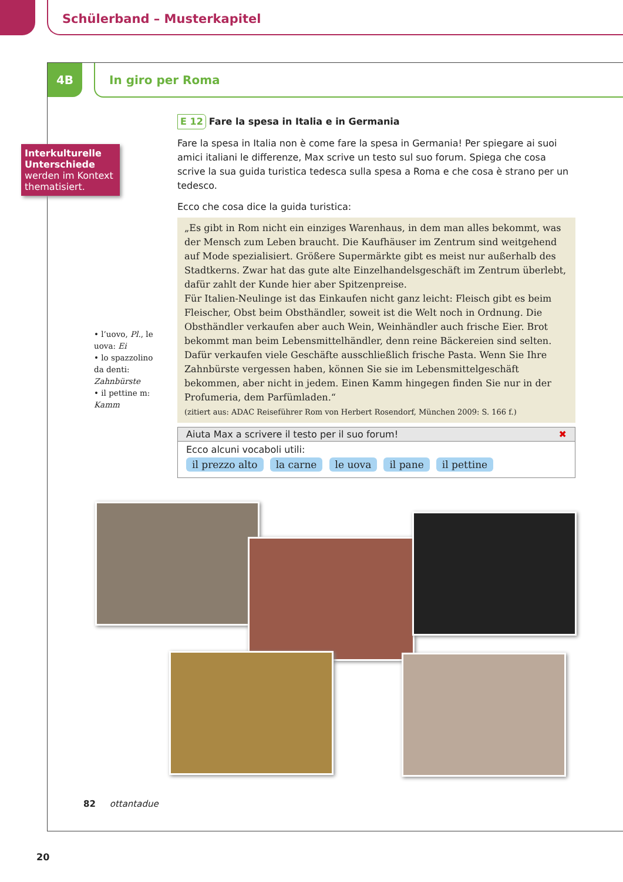Schülerband – Musterkapitel
4B In giro per Roma
Interkulturelle Unterschiede werden im Kontext thematisiert.
E 12 Fare la spesa in Italia e in Germania
Fare la spesa in Italia non è come fare la spesa in Germania! Per spiegare ai suoi amici italiani le differenze, Max scrive un testo sul suo forum. Spiega che cosa scrive la sua guida turistica tedesca sulla spesa a Roma e che cosa è strano per un tedesco.
Ecco che cosa dice la guida turistica:
„Es gibt in Rom nicht ein einziges Warenhaus, in dem man alles bekommt, was der Mensch zum Leben braucht. Die Kaufhäuser im Zentrum sind weitgehend auf Mode spezialisiert. Größere Supermärkte gibt es meist nur außerhalb des Stadtkerns. Zwar hat das gute alte Einzelhandelsgeschäft im Zentrum überlebt, dafür zahlt der Kunde hier aber Spitzenpreise.
Für Italien-Neulinge ist das Einkaufen nicht ganz leicht: Fleisch gibt es beim Fleischer, Obst beim Obsthändler, soweit ist die Welt noch in Ordnung. Die Obsthändler verkaufen aber auch Wein, Weinhändler auch frische Eier. Brot bekommt man beim Lebensmittelhändler, denn reine Bäckereien sind selten. Dafür verkaufen viele Geschäfte ausschließlich frische Pasta. Wenn Sie Ihre Zahnbürste vergessen haben, können Sie sie im Lebensmittelgeschäft bekommen, aber nicht in jedem. Einen Kamm hingegen finden Sie nur in der Profumeria, dem Parfümladen.“
(zitiert aus: ADAC Reiseführer Rom von Herbert Rosendorf, München 2009: S. 166 f.)
• l’uovo, Pl., le uova: Ei
• lo spazzolino da denti: Zahnbürste
• il pettine m: Kamm
Aiuta Max a scrivere il testo per il suo forum! ✖
Ecco alcuni vocaboli utili:
il prezzo alto la carne le uova il pane il pettine
82 ottantadue
20